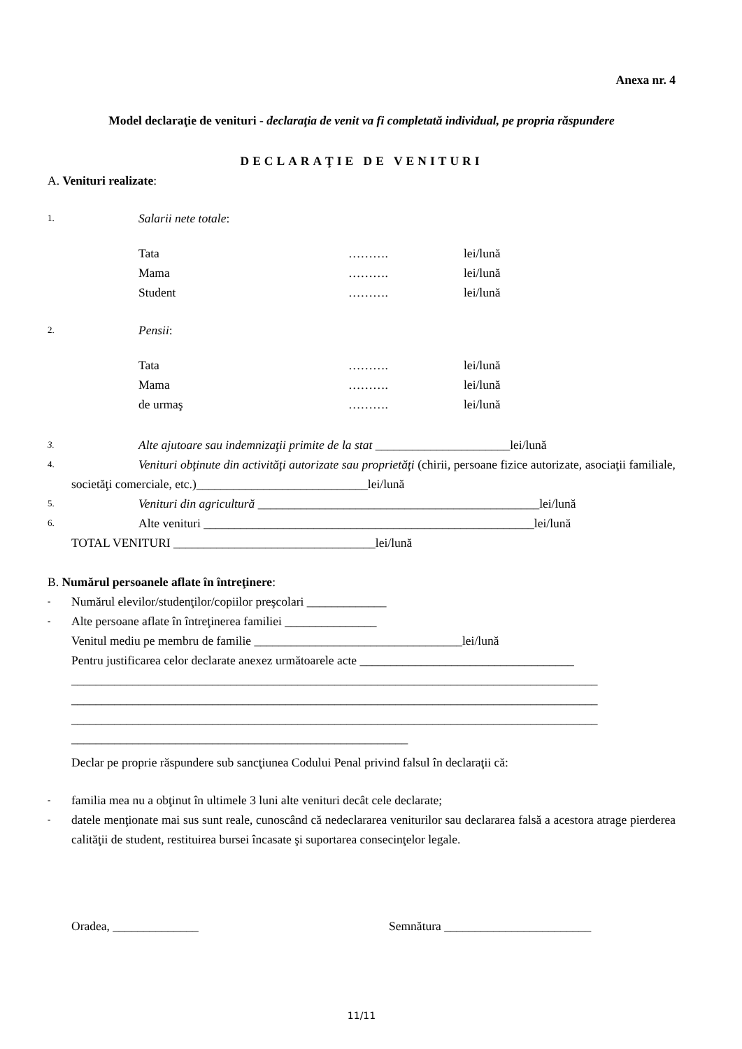Anexa nr. 4
Model declaraţie de venituri - declaraţia de venit va fi completată individual, pe propria răspundere
DECLARAŢIE DE VENITURI
A. Venituri realizate:
1. Salarii nete totale:
| Tata | ………. | lei/lună |
| Mama | ………. | lei/lună |
| Student | ………. | lei/lună |
2. Pensii:
| Tata | ………. | lei/lună |
| Mama | ………. | lei/lună |
| de urmaş | ………. | lei/lună |
3. Alte ajutoare sau indemnizaţii primite de la stat ______________________lei/lună
4. Venituri obţinute din activităţi autorizate sau proprietăţi (chirii, persoane fizice autorizate, asociaţii familiale, societăţi comerciale, etc.)____________________________lei/lună
5. Venituri din agricultură ______________________________________________lei/lună
6. Alte venituri ______________________________________________________lei/lună
TOTAL VENITURI _________________________________lei/lună
B. Numărul persoanele aflate în întreţinere:
- Numărul elevilor/studenţilor/copiilor preşcolari _____________
- Alte persoane aflate în întreţinerea familiei _______________
Venitul mediu pe membru de familie __________________________________lei/lună
Pentru justificarea celor declarate anexez următoarele acte ___________________________________
______________________________________________________________________________________
______________________________________________________________________________________
______________________________________________________________________________________
_______________________________________________________
Declar pe proprie răspundere sub sancţiunea Codului Penal privind falsul în declaraţii că:
- familia mea nu a obţinut în ultimele 3 luni alte venituri decât cele declarate;
- datele menţionate mai sus sunt reale, cunoscând că nedeclararea veniturilor sau declararea falsă a acestora atrage pierderea calităţii de student, restituirea bursei încasate şi suportarea consecinţelor legale.
Oradea, ______________ Semnătura ________________________
11/11